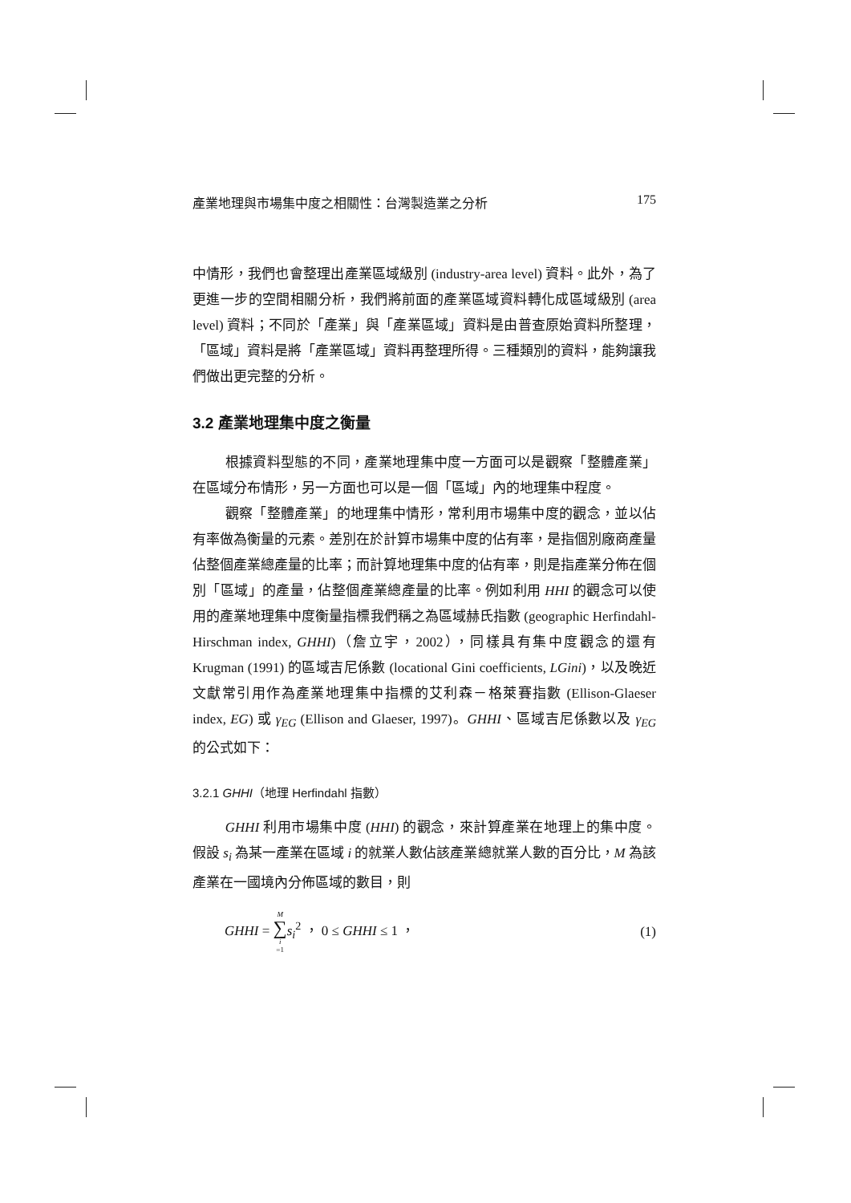產業地理與市場集中度之相關性：台灣製造業之分析 175
中情形，我們也會整理出產業區域級別 (industry-area level) 資料。此外，為了更進一步的空間相關分析，我們將前面的產業區域資料轉化成區域級別 (area level) 資料；不同於「產業」與「產業區域」資料是由普查原始資料所整理，「區域」資料是將「產業區域」資料再整理所得。三種類別的資料，能夠讓我們做出更完整的分析。
3.2 產業地理集中度之衡量
根據資料型態的不同，產業地理集中度一方面可以是觀察「整體產業」在區域分布情形，另一方面也可以是一個「區域」內的地理集中程度。
觀察「整體產業」的地理集中情形，常利用市場集中度的觀念，並以佔有率做為衡量的元素。差別在於計算市場集中度的佔有率，是指個別廠商產量佔整個產業總產量的比率；而計算地理集中度的佔有率，則是指產業分佈在個別「區域」的產量，佔整個產業總產量的比率。例如利用 HHI 的觀念可以使用的產業地理集中度衡量指標我們稱之為區域赫氏指數 (geographic Herfindahl-Hirschman index, GHHI)（詹立宇，2002），同樣具有集中度觀念的還有 Krugman (1991) 的區域吉尼係數 (locational Gini coefficients, LGini)，以及晚近文獻常引用作為產業地理集中指標的艾利森－格萊賽指數 (Ellison-Glaeser index, EG) 或 γ<sub>EG</sub> (Ellison and Glaeser, 1997)。GHHI、區域吉尼係數以及 γ<sub>EG</sub> 的公式如下：
3.2.1 GHHI（地理 Herfindahl 指數）
GHHI 利用市場集中度 (HHI) 的觀念，來計算產業在地理上的集中度。假設 s<sub>i</sub> 為某一產業在區域 i 的就業人數佔該產業總就業人數的百分比，M 為該產業在一國境內分佈區域的數目，則
GHHI = M ∑ i =1 s<sub>i</sub><sup>2</sup> ， 0 ≤ GHHI ≤ 1 ， (1)